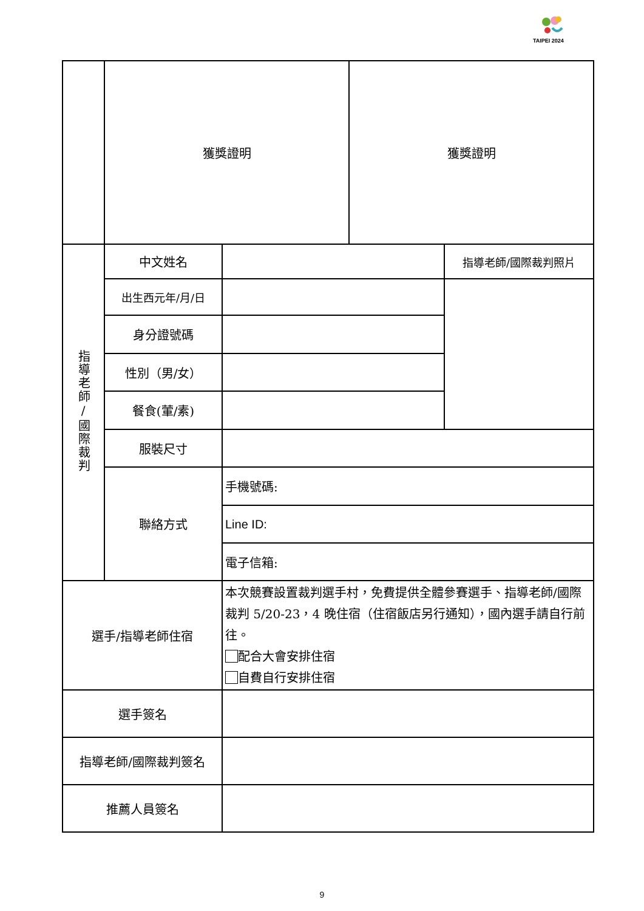TAIPEI 2024
| | 獲獎證明 | | 獲獎證明 | |
| 指導老師/國際裁判 | 中文姓名 | | | 指導老師/國際裁判照片 |
| | 出生西元年/月/日 | | | |
| | 身分證號碼 | | | |
| | 性別（男/女） | | | |
| | 餐食(葷/素) | | | |
| | 服裝尺寸 | | | |
| | 聯絡方式 | 手機號碼: | | |
| | | Line ID: | | |
| | | 電子信箱: | | |
| 選手/指導老師住宿 | | 本次競賽設置裁判選手村，免費提供全體參賽選手、指導老師/國際裁判 5/20-23，4 晚住宿（住宿飯店另行通知），國內選手請自行前往。 配合大會安排住宿 自費自行安排住宿 | | |
| 選手簽名 | | | | |
| 指導老師/國際裁判簽名 | | | | |
| 推薦人員簽名 | | | | |
9